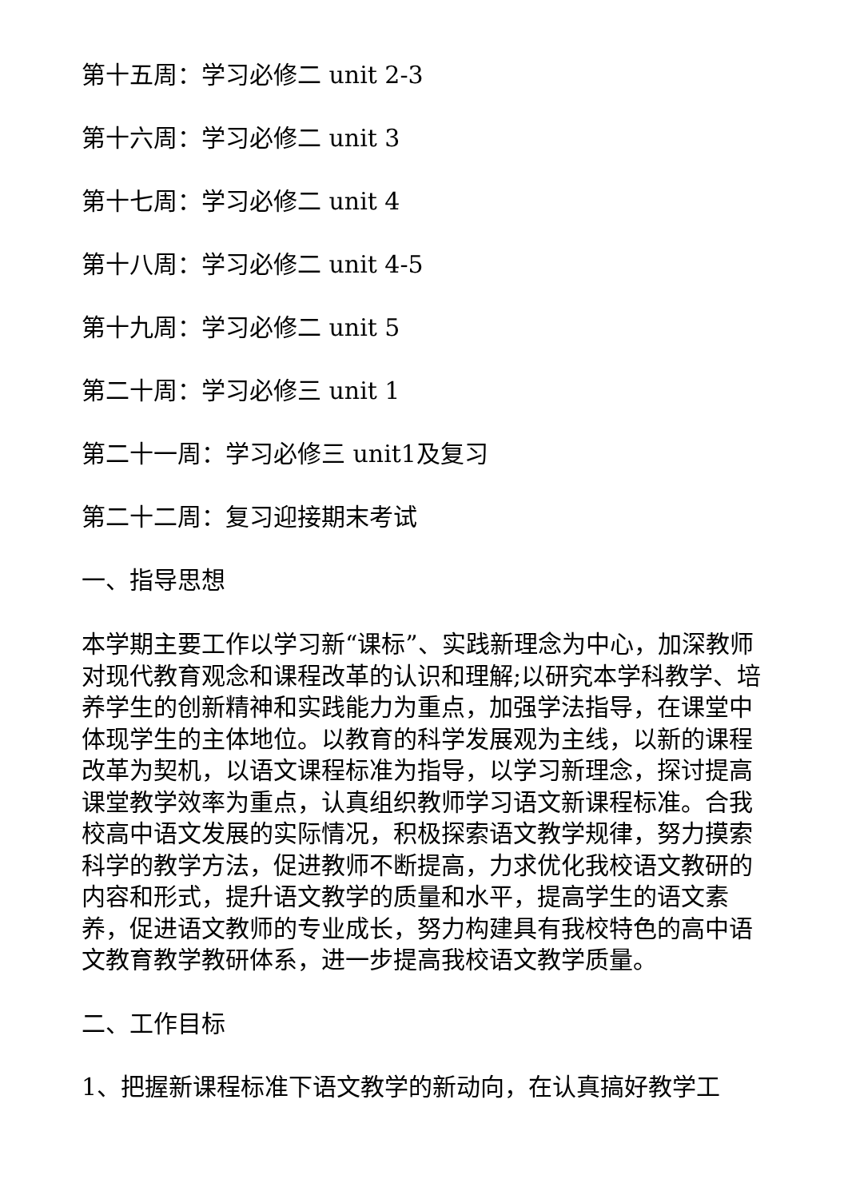第十五周：学习必修二 unit 2-3
第十六周：学习必修二 unit 3
第十七周：学习必修二 unit 4
第十八周：学习必修二 unit 4-5
第十九周：学习必修二 unit 5
第二十周：学习必修三 unit 1
第二十一周：学习必修三 unit1及复习
第二十二周：复习迎接期末考试
一、指导思想
本学期主要工作以学习新“课标”、实践新理念为中心，加深教师对现代教育观念和课程改革的认识和理解;以研究本学科教学、培养学生的创新精神和实践能力为重点，加强学法指导，在课堂中体现学生的主体地位。以教育的科学发展观为主线，以新的课程改革为契机，以语文课程标准为指导，以学习新理念，探讨提高课堂教学效率为重点，认真组织教师学习语文新课程标准。合我校高中语文发展的实际情况，积极探索语文教学规律，努力摸索科学的教学方法，促进教师不断提高，力求优化我校语文教研的内容和形式，提升语文教学的质量和水平，提高学生的语文素养，促进语文教师的专业成长，努力构建具有我校特色的高中语文教育教学教研体系，进一步提高我校语文教学质量。
二、工作目标
1、把握新课程标准下语文教学的新动向，在认真搞好教学工